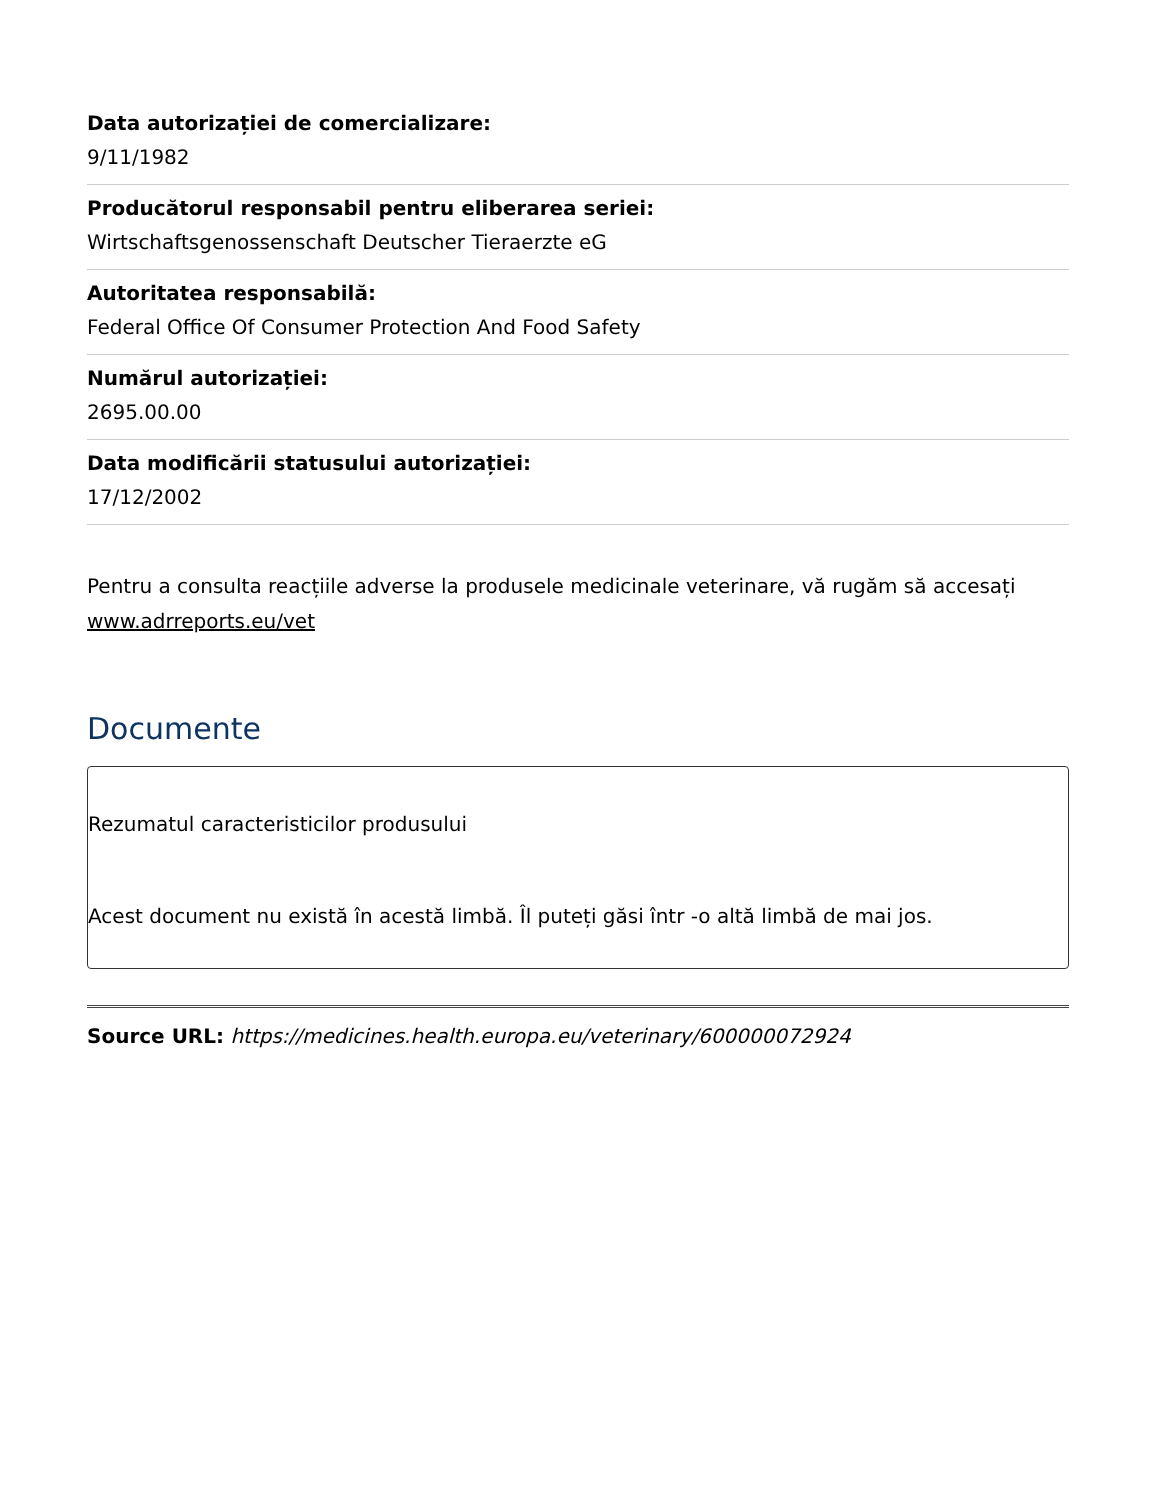Data autorizației de comercializare:
9/11/1982
Producătorul responsabil pentru eliberarea seriei:
Wirtschaftsgenossenschaft Deutscher Tieraerzte eG
Autoritatea responsabilă:
Federal Office Of Consumer Protection And Food Safety
Numărul autorizației:
2695.00.00
Data modificării statusului autorizației:
17/12/2002
Pentru a consulta reacțiile adverse la produsele medicinale veterinare, vă rugăm să accesați www.adrreports.eu/vet
Documente
Rezumatul caracteristicilor produsului
Acest document nu există în acestă limbă. Îl puteți găsi într -o altă limbă de mai jos.
Source URL: https://medicines.health.europa.eu/veterinary/600000072924